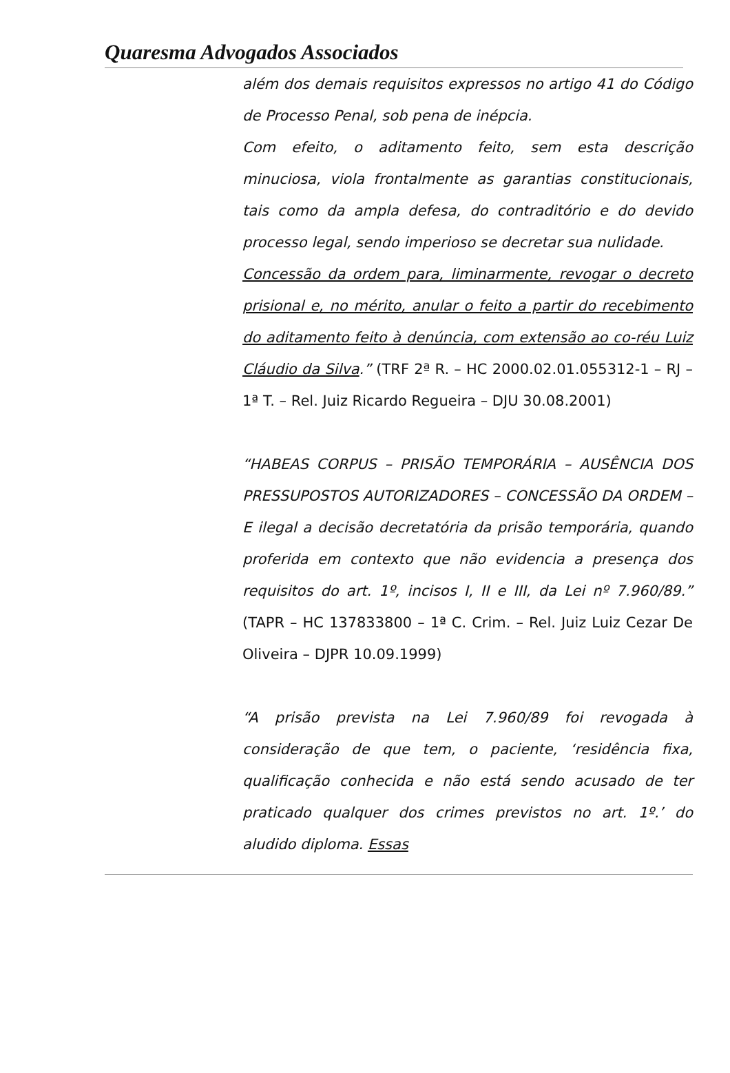Quaresma Advogados Associados
além dos demais requisitos expressos no artigo 41 do Código de Processo Penal, sob pena de inépcia.
Com efeito, o aditamento feito, sem esta descrição minuciosa, viola frontalmente as garantias constitucionais, tais como da ampla defesa, do contraditório e do devido processo legal, sendo imperioso se decretar sua nulidade.
Concessão da ordem para, liminarmente, revogar o decreto prisional e, no mérito, anular o feito a partir do recebimento do aditamento feito à denúncia, com extensão ao co-réu Luiz Cláudio da Silva.” (TRF 2ª R. – HC 2000.02.01.055312-1 – RJ – 1ª T. – Rel. Juiz Ricardo Regueira – DJU 30.08.2001)
“HABEAS CORPUS – PRISÃO TEMPORÁRIA – AUSÊNCIA DOS PRESSUPOSTOS AUTORIZADORES – CONCESSÃO DA ORDEM – E ilegal a decisão decretatória da prisão temporária, quando proferida em contexto que não evidencia a presença dos requisitos do art. 1º, incisos I, II e III, da Lei nº 7.960/89.” (TAPR – HC 137833800 – 1ª C. Crim. – Rel. Juiz Luiz Cezar De Oliveira – DJPR 10.09.1999)
“A prisão prevista na Lei 7.960/89 foi revogada à consideração de que tem, o paciente, ‘residência fixa, qualificação conhecida e não está sendo acusado de ter praticado qualquer dos crimes previstos no art. 1º.’ do aludido diploma. Essas